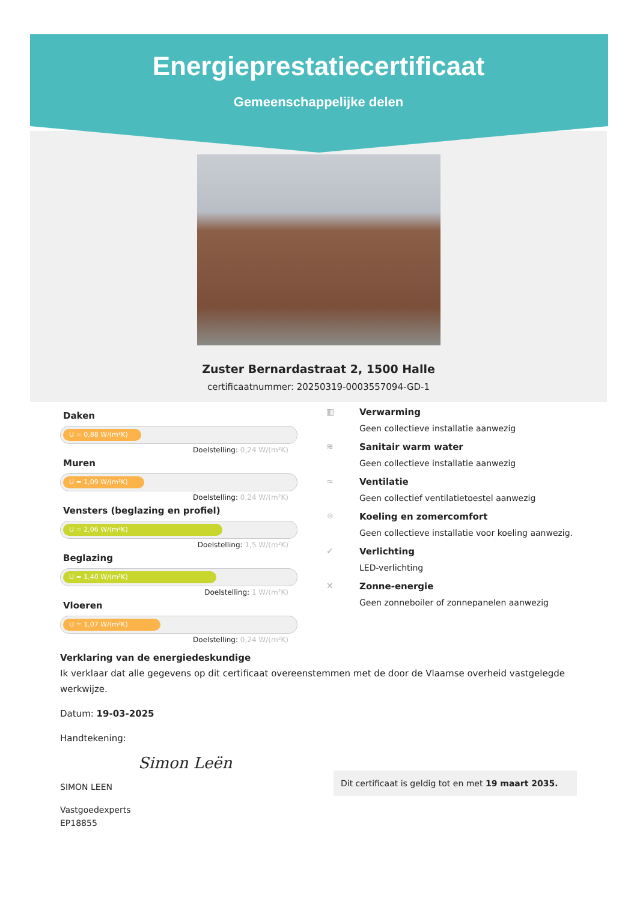Energieprestatiecertificaat
Gemeenschappelijke delen
Zuster Bernardastraat 2, 1500 Halle
certificaatnummer: 20250319-0003557094-GD-1
Daken
U = 0,88 W/(m²K)
Doelstelling: 0,24 W/(m²K)
Muren
U = 1,09 W/(m²K)
Doelstelling: 0,24 W/(m²K)
Vensters (beglazing en profiel)
U = 2,06 W/(m²K)
Doelstelling: 1,5 W/(m²K)
Beglazing
U = 1,40 W/(m²K)
Doelstelling: 1 W/(m²K)
Vloeren
U = 1,07 W/(m²K)
Doelstelling: 0,24 W/(m²K)
▥ Verwarming
Geen collectieve installatie aanwezig
≋ Sanitair warm water
Geen collectieve installatie aanwezig
≈ Ventilatie
Geen collectief ventilatietoestel aanwezig
☼ Koeling en zomercomfort
Geen collectieve installatie voor koeling aanwezig.
✓ Verlichting
LED-verlichting
✕ Zonne-energie
Geen zonneboiler of zonnepanelen aanwezig
Verklaring van de energiedeskundige
Ik verklaar dat alle gegevens op dit certificaat overeenstemmen met de door de Vlaamse overheid vastgelegde werkwijze.
Datum: 19-03-2025
Handtekening:
Simon Leën
SIMON LEEN
Vastgoedexperts
EP18855
Dit certificaat is geldig tot en met 19 maart 2035.